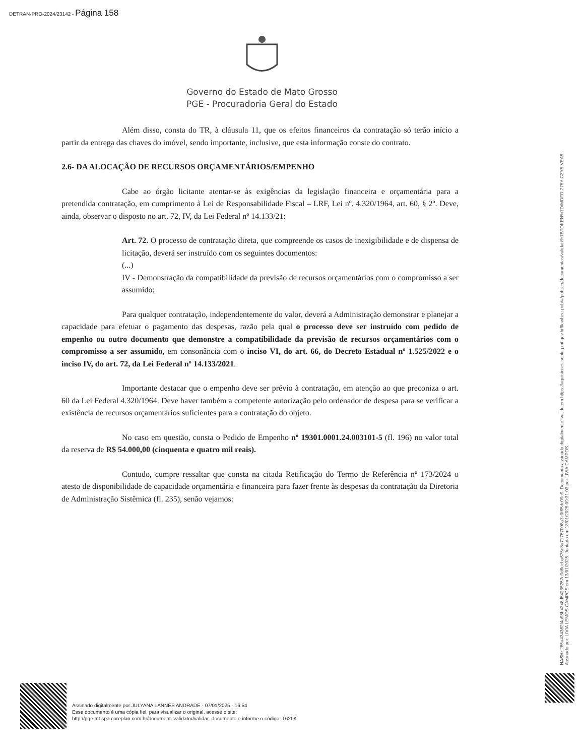DETRAN-PRO-2024/23142 - Página 158
Governo do Estado de Mato Grosso
PGE - Procuradoria Geral do Estado
Além disso, consta do TR, à cláusula 11, que os efeitos financeiros da contratação só terão início a partir da entrega das chaves do imóvel, sendo importante, inclusive, que esta informação conste do contrato.
2.6- DA ALOCAÇÃO DE RECURSOS ORÇAMENTÁRIOS/EMPENHO
Cabe ao órgão licitante atentar-se às exigências da legislação financeira e orçamentária para a pretendida contratação, em cumprimento à Lei de Responsabilidade Fiscal – LRF, Lei nº. 4.320/1964, art. 60, § 2º. Deve, ainda, observar o disposto no art. 72, IV, da Lei Federal nº 14.133/21:
Art. 72. O processo de contratação direta, que compreende os casos de inexigibilidade e de dispensa de licitação, deverá ser instruído com os seguintes documentos:
(...)
IV - Demonstração da compatibilidade da previsão de recursos orçamentários com o compromisso a ser assumido;
Para qualquer contratação, independentemente do valor, deverá a Administração demonstrar e planejar a capacidade para efetuar o pagamento das despesas, razão pela qual o processo deve ser instruído com pedido de empenho ou outro documento que demonstre a compatibilidade da previsão de recursos orçamentários com o compromisso a ser assumido, em consonância com o inciso VI, do art. 66, do Decreto Estadual nº 1.525/2022 e o inciso IV, do art. 72, da Lei Federal nº 14.133/2021.
Importante destacar que o empenho deve ser prévio à contratação, em atenção ao que preconiza o art. 60 da Lei Federal 4.320/1964. Deve haver também a competente autorização pelo ordenador de despesa para se verificar a existência de recursos orçamentários suficientes para a contratação do objeto.
No caso em questão, consta o Pedido de Empenho nº 19301.0001.24.003101-5 (fl. 196) no valor total da reserva de R$ 54.000,00 (cinquenta e quatro mil reais).
Contudo, cumpre ressaltar que consta na citada Retificação do Termo de Referência nº 173/2024 o atesto de disponibilidade de capacidade orçamentária e financeira para fazer frente às despesas da contratação da Diretoria de Administração Sistêmica (fl. 235), senão vejamos:
HASH: 285a43436​2f4a98b4348d5423525​7c3d6eeba675e8a71787008a7c0f65dc09c9. Documento assinado digitalmente, valide em https://aquisicoes.seplag.mt.gov.br/flowbee-pub/#/publico/documentos/validar/%7BTOKEN%7D/MDFD-275Y-CZY5-VEA5.
Assinado por: LIVIA LEMOS CAMPOS em 13/01/2025. Juntado em 13/01/2025 09:31:03 por LIVIA CAMPOS.
Assinado digitalmente por JULYANA LANNES ANDRADE - 07/01/2025 - 16:54
Esse documento é uma cópia fiel, para visualizar o original, acesse o site:
http://pge.mt.spa.coreplan.com.br/document_validator/validar_documento e informe o código: T62LK